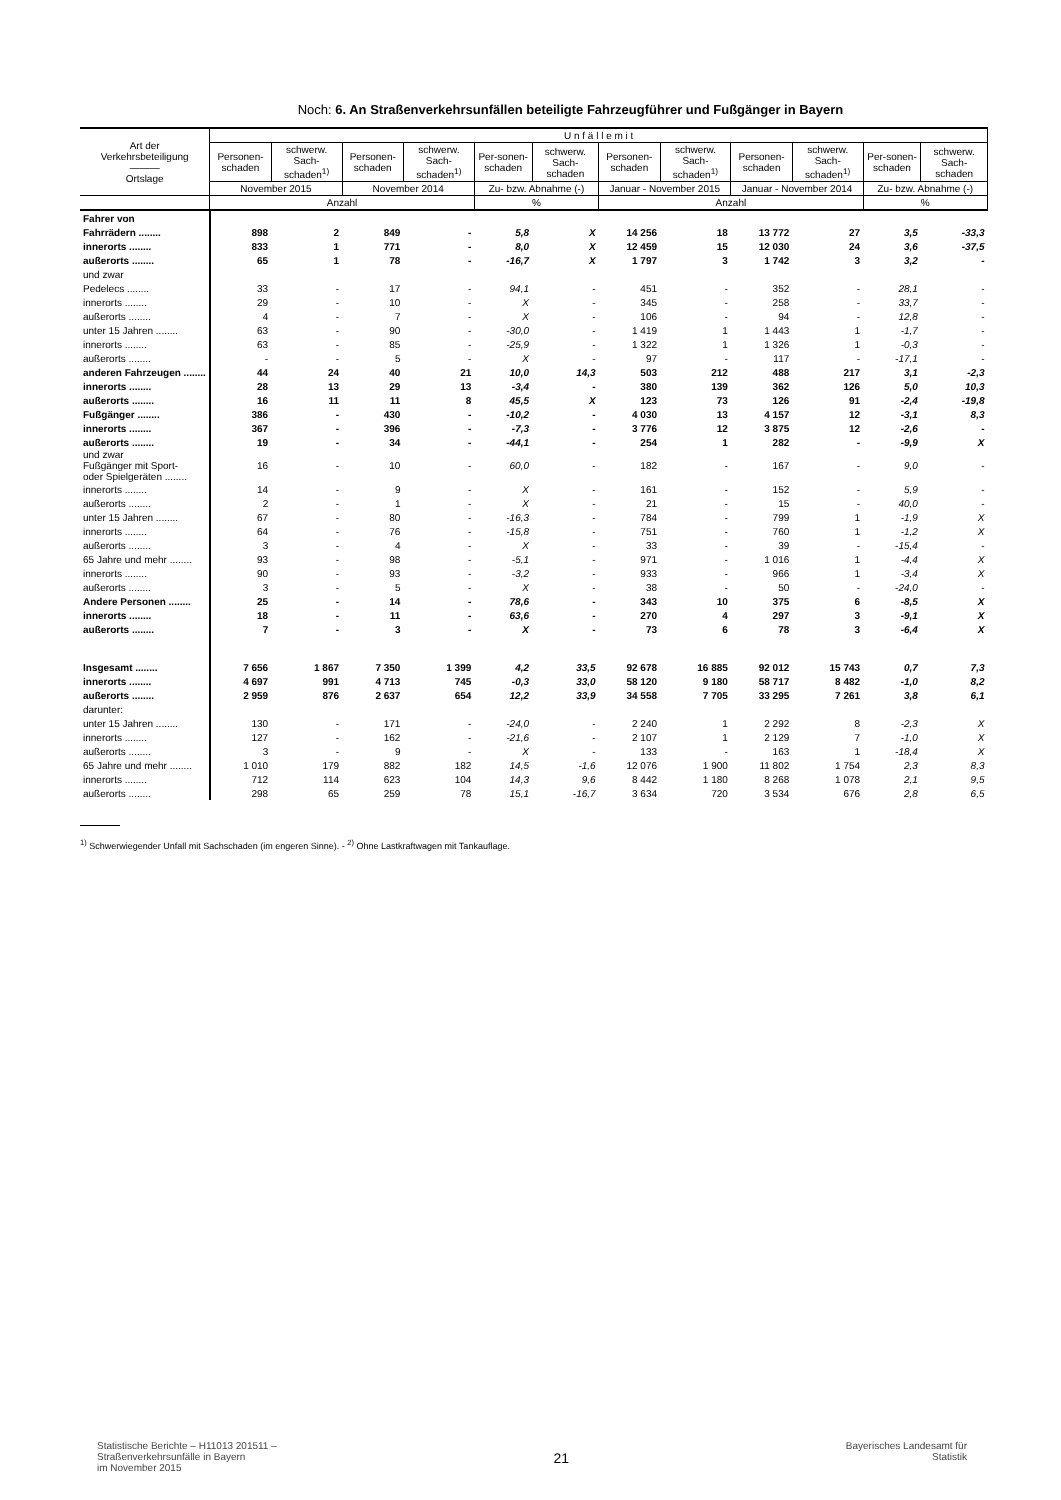Noch: 6. An Straßenverkehrsunfällen beteiligte Fahrzeugführer und Fußgänger in Bayern
| Art der Verkehrsbeteiligung ――― Ortslage | U n f ä l l e m i t | | | | | | | | | | | |
| --- | --- | --- | --- | --- | --- | --- | --- | --- | --- | --- | --- | --- |
| | Personen-schaden | schwerw. Sach-schaden<sup>1)</sup> | Personen-schaden | schwerw. Sach-schaden<sup>1)</sup> | Per-sonen- schaden | schwerw. Sach- schaden | Personen-schaden | schwerw. Sach-schaden<sup>1)</sup> | Personen-schaden | schwerw. Sach-schaden<sup>1)</sup> | Per-sonen- schaden | schwerw. Sach- schaden |
| | November 2015 | | November 2014 | | Zu- bzw. Abnahme (-) | | Januar - November 2015 | | Januar - November 2014 | | Zu- bzw. Abnahme (-) | |
| | Anzahl | | | | % | | Anzahl | | | | % | |
| Fahrer von | | | | | | | | | | | | |
| Fahrrädern ........ | 898 | 2 | 849 | - | 5,8 | X | 14 256 | 18 | 13 772 | 27 | 3,5 | -33,3 |
| innerorts ........ | 833 | 1 | 771 | - | 8,0 | X | 12 459 | 15 | 12 030 | 24 | 3,6 | -37,5 |
| außerorts ........ | 65 | 1 | 78 | - | -16,7 | X | 1 797 | 3 | 1 742 | 3 | 3,2 | - |
| und zwar | | | | | | | | | | | | |
| Pedelecs ........ | 33 | - | 17 | - | 94,1 | - | 451 | - | 352 | - | 28,1 | - |
| innerorts ........ | 29 | - | 10 | - | X | - | 345 | - | 258 | - | 33,7 | - |
| außerorts ........ | 4 | - | 7 | - | X | - | 106 | - | 94 | - | 12,8 | - |
| unter 15 Jahren ........ | 63 | - | 90 | - | -30,0 | - | 1 419 | 1 | 1 443 | 1 | -1,7 | - |
| innerorts ........ | 63 | - | 85 | - | -25,9 | - | 1 322 | 1 | 1 326 | 1 | -0,3 | - |
| außerorts ........ | - | - | 5 | - | X | - | 97 | - | 117 | - | -17,1 | - |
| anderen Fahrzeugen ........ | 44 | 24 | 40 | 21 | 10,0 | 14,3 | 503 | 212 | 488 | 217 | 3,1 | -2,3 |
| innerorts ........ | 28 | 13 | 29 | 13 | -3,4 | - | 380 | 139 | 362 | 126 | 5,0 | 10,3 |
| außerorts ........ | 16 | 11 | 11 | 8 | 45,5 | X | 123 | 73 | 126 | 91 | -2,4 | -19,8 |
| Fußgänger ........ | 386 | - | 430 | - | -10,2 | - | 4 030 | 13 | 4 157 | 12 | -3,1 | 8,3 |
| innerorts ........ | 367 | - | 396 | - | -7,3 | - | 3 776 | 12 | 3 875 | 12 | -2,6 | - |
| außerorts ........ | 19 | - | 34 | - | -44,1 | - | 254 | 1 | 282 | - | -9,9 | X |
| und zwar Fußgänger mit Sport- oder Spielgeräten ........ | 16 | - | 10 | - | 60,0 | - | 182 | - | 167 | - | 9,0 | - |
| innerorts ........ | 14 | - | 9 | - | X | - | 161 | - | 152 | - | 5,9 | - |
| außerorts ........ | 2 | - | 1 | - | X | - | 21 | - | 15 | - | 40,0 | - |
| unter 15 Jahren ........ | 67 | - | 80 | - | -16,3 | - | 784 | - | 799 | 1 | -1,9 | X |
| innerorts ........ | 64 | - | 76 | - | -15,8 | - | 751 | - | 760 | 1 | -1,2 | X |
| außerorts ........ | 3 | - | 4 | - | X | - | 33 | - | 39 | - | -15,4 | - |
| 65 Jahre und mehr ........ | 93 | - | 98 | - | -5,1 | - | 971 | - | 1 016 | 1 | -4,4 | X |
| innerorts ........ | 90 | - | 93 | - | -3,2 | - | 933 | - | 966 | 1 | -3,4 | X |
| außerorts ........ | 3 | - | 5 | - | X | - | 38 | - | 50 | - | -24,0 | - |
| Andere Personen ........ | 25 | - | 14 | - | 78,6 | - | 343 | 10 | 375 | 6 | -8,5 | X |
| innerorts ........ | 18 | - | 11 | - | 63,6 | - | 270 | 4 | 297 | 3 | -9,1 | X |
| außerorts ........ | 7 | - | 3 | - | X | - | 73 | 6 | 78 | 3 | -6,4 | X |
| Insgesamt ........ | 7 656 | 1 867 | 7 350 | 1 399 | 4,2 | 33,5 | 92 678 | 16 885 | 92 012 | 15 743 | 0,7 | 7,3 |
| innerorts ........ | 4 697 | 991 | 4 713 | 745 | -0,3 | 33,0 | 58 120 | 9 180 | 58 717 | 8 482 | -1,0 | 8,2 |
| außerorts ........ | 2 959 | 876 | 2 637 | 654 | 12,2 | 33,9 | 34 558 | 7 705 | 33 295 | 7 261 | 3,8 | 6,1 |
| darunter: | | | | | | | | | | | | |
| unter 15 Jahren ........ | 130 | - | 171 | - | -24,0 | - | 2 240 | 1 | 2 292 | 8 | -2,3 | X |
| innerorts ........ | 127 | - | 162 | - | -21,6 | - | 2 107 | 1 | 2 129 | 7 | -1,0 | X |
| außerorts ........ | 3 | - | 9 | - | X | - | 133 | - | 163 | 1 | -18,4 | X |
| 65 Jahre und mehr ........ | 1 010 | 179 | 882 | 182 | 14,5 | -1,6 | 12 076 | 1 900 | 11 802 | 1 754 | 2,3 | 8,3 |
| innerorts ........ | 712 | 114 | 623 | 104 | 14,3 | 9,6 | 8 442 | 1 180 | 8 268 | 1 078 | 2,1 | 9,5 |
| außerorts ........ | 298 | 65 | 259 | 78 | 15,1 | -16,7 | 3 634 | 720 | 3 534 | 676 | 2,8 | 6,5 |
<sup>1)</sup> Schwerwiegender Unfall mit Sachschaden (im engeren Sinne). - <sup>2)</sup> Ohne Lastkraftwagen mit Tankauflage.
Statistische Berichte – H11013 201511 –
Straßenverkehrsunfälle in Bayern
im November 2015
21
Bayerisches Landesamt für
Statistik